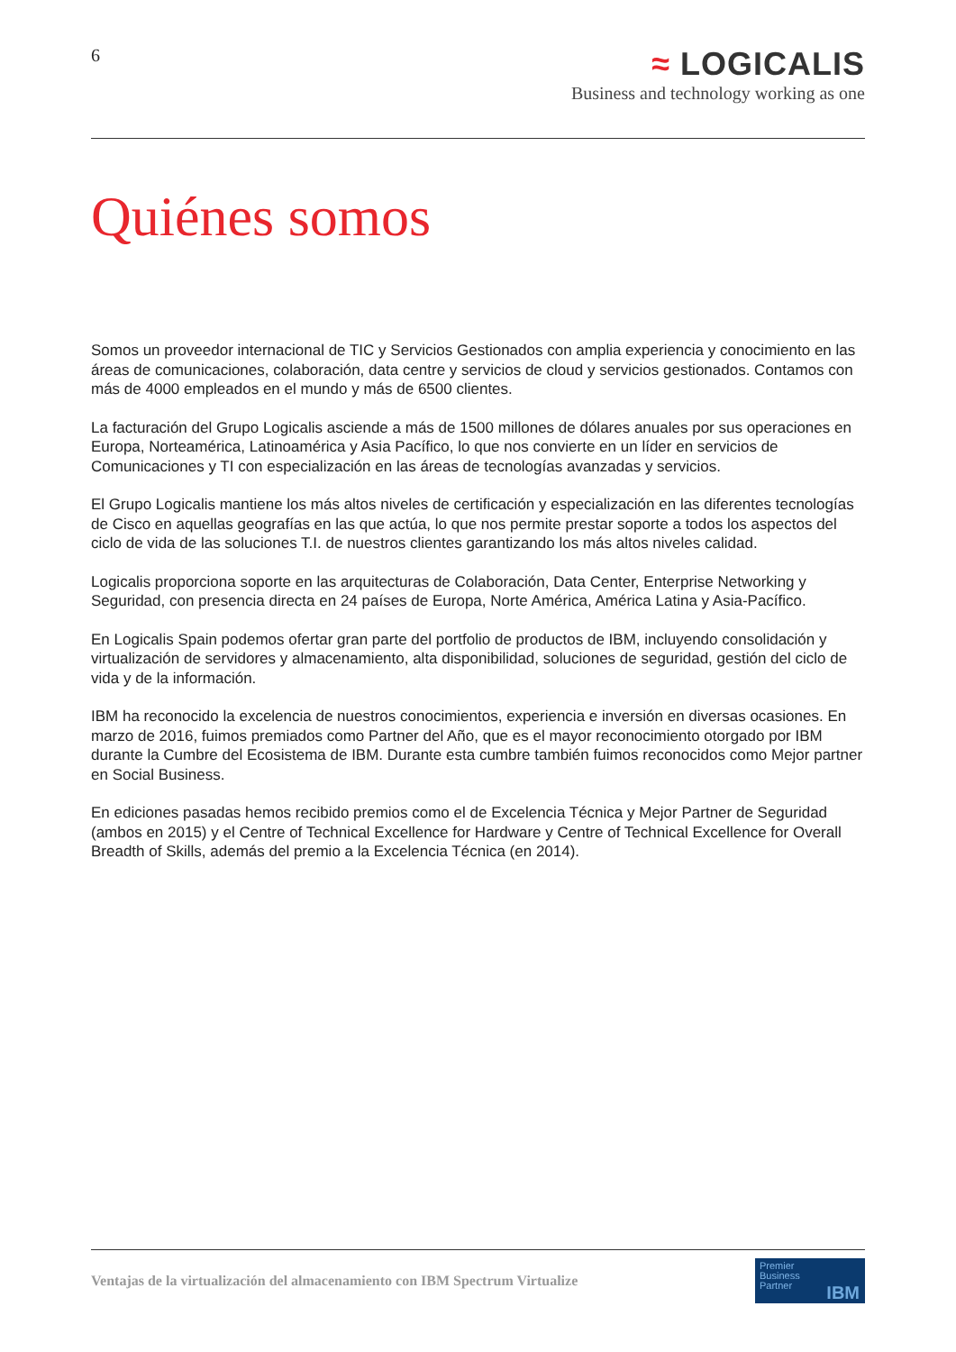6
≈ LOGICALIS
Business and technology working as one
Quiénes somos
Somos un proveedor internacional de TIC y Servicios Gestionados con amplia experiencia y conocimiento en las áreas de comunicaciones, colaboración, data centre y servicios de cloud y servicios gestionados. Contamos con más de 4000 empleados en el mundo y más de 6500 clientes.
La facturación del Grupo Logicalis asciende a más de 1500 millones de dólares anuales por sus operaciones en Europa, Norteamérica, Latinoamérica y Asia Pacífico, lo que nos convierte en un líder en servicios de Comunicaciones y TI con especialización en las áreas de tecnologías avanzadas y servicios.
El Grupo Logicalis mantiene los más altos niveles de certificación y especialización en las diferentes tecnologías de Cisco en aquellas geografías en las que actúa, lo que nos permite prestar soporte a todos los aspectos del ciclo de vida de las soluciones T.I. de nuestros clientes garantizando los más altos niveles calidad.
Logicalis proporciona soporte en las arquitecturas de Colaboración, Data Center, Enterprise Networking y Seguridad, con presencia directa en 24 países de Europa, Norte América, América Latina y Asia-Pacífico.
En Logicalis Spain podemos ofertar gran parte del portfolio de productos de IBM, incluyendo consolidación y virtualización de servidores y almacenamiento, alta disponibilidad, soluciones de seguridad, gestión del ciclo de vida y de la información.
IBM ha reconocido la excelencia de nuestros conocimientos, experiencia e inversión en diversas ocasiones. En marzo de 2016, fuimos premiados como Partner del Año, que es el mayor reconocimiento otorgado por IBM durante la Cumbre del Ecosistema de IBM. Durante esta cumbre también fuimos reconocidos como Mejor partner en Social Business.
En ediciones pasadas hemos recibido premios como el de Excelencia Técnica y Mejor Partner de Seguridad (ambos en 2015) y el Centre of Technical Excellence for Hardware y Centre of Technical Excellence for Overall Breadth of Skills, además del premio a la Excelencia Técnica (en 2014).
Ventajas de la virtualización del almacenamiento con IBM Spectrum Virtualize
Premier
Business
Partner
IBM